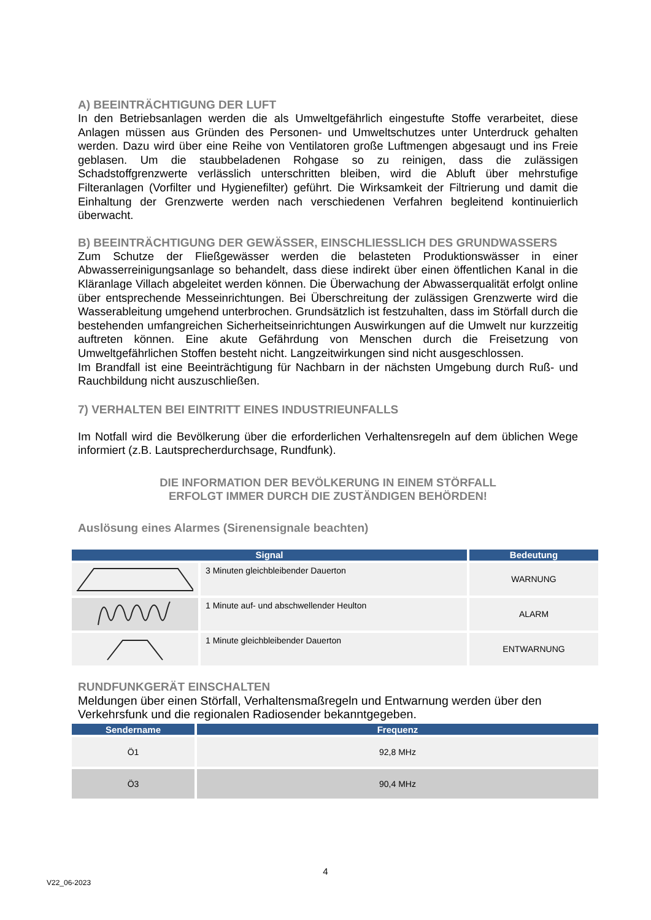A) BEEINTRÄCHTIGUNG DER LUFT
In den Betriebsanlagen werden die als Umweltgefährlich eingestufte Stoffe verarbeitet, diese Anlagen müssen aus Gründen des Personen- und Umweltschutzes unter Unterdruck gehalten werden. Dazu wird über eine Reihe von Ventilatoren große Luftmengen abgesaugt und ins Freie geblasen. Um die staubbeladenen Rohgase so zu reinigen, dass die zulässigen Schadstoffgrenzwerte verlässlich unterschritten bleiben, wird die Abluft über mehrstufige Filteranlagen (Vorfilter und Hygienefilter) geführt. Die Wirksamkeit der Filtrierung und damit die Einhaltung der Grenzwerte werden nach verschiedenen Verfahren begleitend kontinuierlich überwacht.
B) BEEINTRÄCHTIGUNG DER GEWÄSSER, EINSCHLIESSLICH DES GRUNDWASSERS
Zum Schutze der Fließgewässer werden die belasteten Produktionswässer in einer Abwasserreinigungsanlage so behandelt, dass diese indirekt über einen öffentlichen Kanal in die Kläranlage Villach abgeleitet werden können. Die Überwachung der Abwasserqualität erfolgt online über entsprechende Messeinrichtungen. Bei Überschreitung der zulässigen Grenzwerte wird die Wasserableitung umgehend unterbrochen. Grundsätzlich ist festzuhalten, dass im Störfall durch die bestehenden umfangreichen Sicherheitseinrichtungen Auswirkungen auf die Umwelt nur kurzzeitig auftreten können. Eine akute Gefährdung von Menschen durch die Freisetzung von Umweltgefährlichen Stoffen besteht nicht. Langzeitwirkungen sind nicht ausgeschlossen.
Im Brandfall ist eine Beeinträchtigung für Nachbarn in der nächsten Umgebung durch Ruß- und Rauchbildung nicht auszuschließen.
7) VERHALTEN BEI EINTRITT EINES INDUSTRIEUNFALLS
Im Notfall wird die Bevölkerung über die erforderlichen Verhaltensregeln auf dem üblichen Wege informiert (z.B. Lautsprecherdurchsage, Rundfunk).
DIE INFORMATION DER BEVÖLKERUNG IN EINEM STÖRFALL
ERFOLGT IMMER DURCH DIE ZUSTÄNDIGEN BEHÖRDEN!
Auslösung eines Alarmes (Sirenensignale beachten)
| Signal | | Bedeutung |
| --- | --- | --- |
| | 3 Minuten gleichbleibender Dauerton | WARNUNG |
| | 1 Minute auf- und abschwellender Heulton | ALARM |
| | 1 Minute gleichbleibender Dauerton | ENTWARNUNG |
RUNDFUNKGERÄT EINSCHALTEN
Meldungen über einen Störfall, Verhaltensmaßregeln und Entwarnung werden über den Verkehrsfunk und die regionalen Radiosender bekanntgegeben.
| Sendername | Frequenz |
| --- | --- |
| Ö1 | 92,8 MHz |
| Ö3 | 90,4 MHz |
4
V22_06-2023